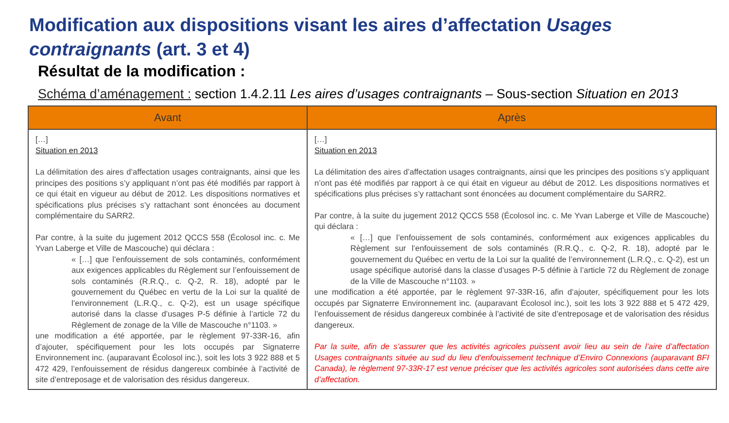Modification aux dispositions visant les aires d’affectation Usages contraignants (art. 3 et 4)
Résultat de la modification :
Schéma d’aménagement : section 1.4.2.11 Les aires d’usages contraignants – Sous-section Situation en 2013
| Avant | Après |
| --- | --- |
| […] Situation en 2013 La délimitation des aires d’affectation usages contraignants, ainsi que les principes des positions s’y appliquant n’ont pas été modifiés par rapport à ce qui était en vigueur au début de 2012. Les dispositions normatives et spécifications plus précises s’y rattachant sont énoncées au document complémentaire du SARR2. Par contre, à la suite du jugement 2012 QCCS 558 (Écolosol inc. c. Me Yvan Laberge et Ville de Mascouche) qui déclara : « […] que l’enfouissement de sols contaminés, conformément aux exigences applicables du Règlement sur l’enfouissement de sols contaminés (R.R.Q., c. Q-2, R. 18), adopté par le gouvernement du Québec en vertu de la Loi sur la qualité de l’environnement (L.R.Q., c. Q-2), est un usage spécifique autorisé dans la classe d’usages P-5 définie à l’article 72 du Règlement de zonage de la Ville de Mascouche n°1103. » une modification a été apportée, par le règlement 97-33R-16, afin d’ajouter, spécifiquement pour les lots occupés par Signaterre Environnement inc. (auparavant Écolosol inc.), soit les lots 3 922 888 et 5 472 429, l’enfouissement de résidus dangereux combinée à l’activité de site d’entreposage et de valorisation des résidus dangereux. | […] Situation en 2013 La délimitation des aires d’affectation usages contraignants, ainsi que les principes des positions s’y appliquant n’ont pas été modifiés par rapport à ce qui était en vigueur au début de 2012. Les dispositions normatives et spécifications plus précises s’y rattachant sont énoncées au document complémentaire du SARR2. Par contre, à la suite du jugement 2012 QCCS 558 (Écolosol inc. c. Me Yvan Laberge et Ville de Mascouche) qui déclara : « […] que l’enfouissement de sols contaminés, conformément aux exigences applicables du Règlement sur l’enfouissement de sols contaminés (R.R.Q., c. Q-2, R. 18), adopté par le gouvernement du Québec en vertu de la Loi sur la qualité de l’environnement (L.R.Q., c. Q-2), est un usage spécifique autorisé dans la classe d’usages P-5 définie à l’article 72 du Règlement de zonage de la Ville de Mascouche n°1103. » une modification a été apportée, par le règlement 97-33R-16, afin d’ajouter, spécifiquement pour les lots occupés par Signaterre Environnement inc. (auparavant Écolosol inc.), soit les lots 3 922 888 et 5 472 429, l’enfouissement de résidus dangereux combinée à l’activité de site d’entreposage et de valorisation des résidus dangereux. Par la suite, afin de s’assurer que les activités agricoles puissent avoir lieu au sein de l’aire d’affectation Usages contraignants située au sud du lieu d’enfouissement technique d’Enviro Connexions (auparavant BFI Canada), le règlement 97-33R-17 est venue préciser que les activités agricoles sont autorisées dans cette aire d’affectation. |